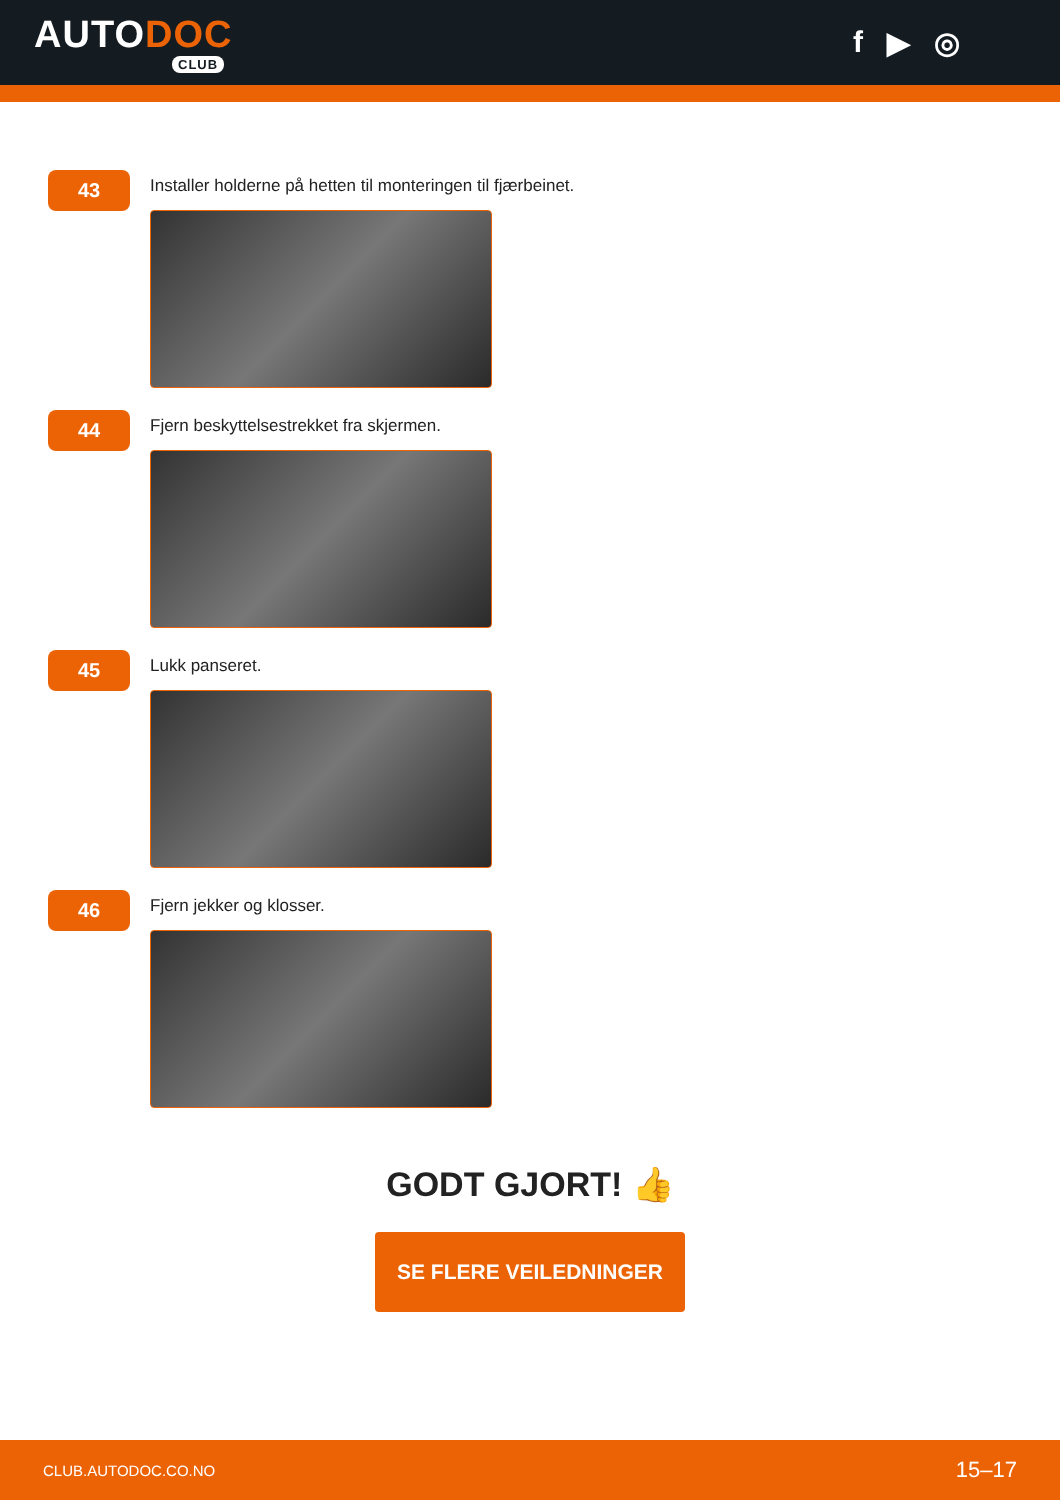AUTODOC
CLUB
f ▶ ◎
43
Installer holderne på hetten til monteringen til fjærbeinet.
44
Fjern beskyttelsestrekket fra skjermen.
45
Lukk panseret.
46
Fjern jekker og klosser.
GODT GJORT! 👍
SE FLERE VEILEDNINGER
CLUB.AUTODOC.CO.NO 15–17